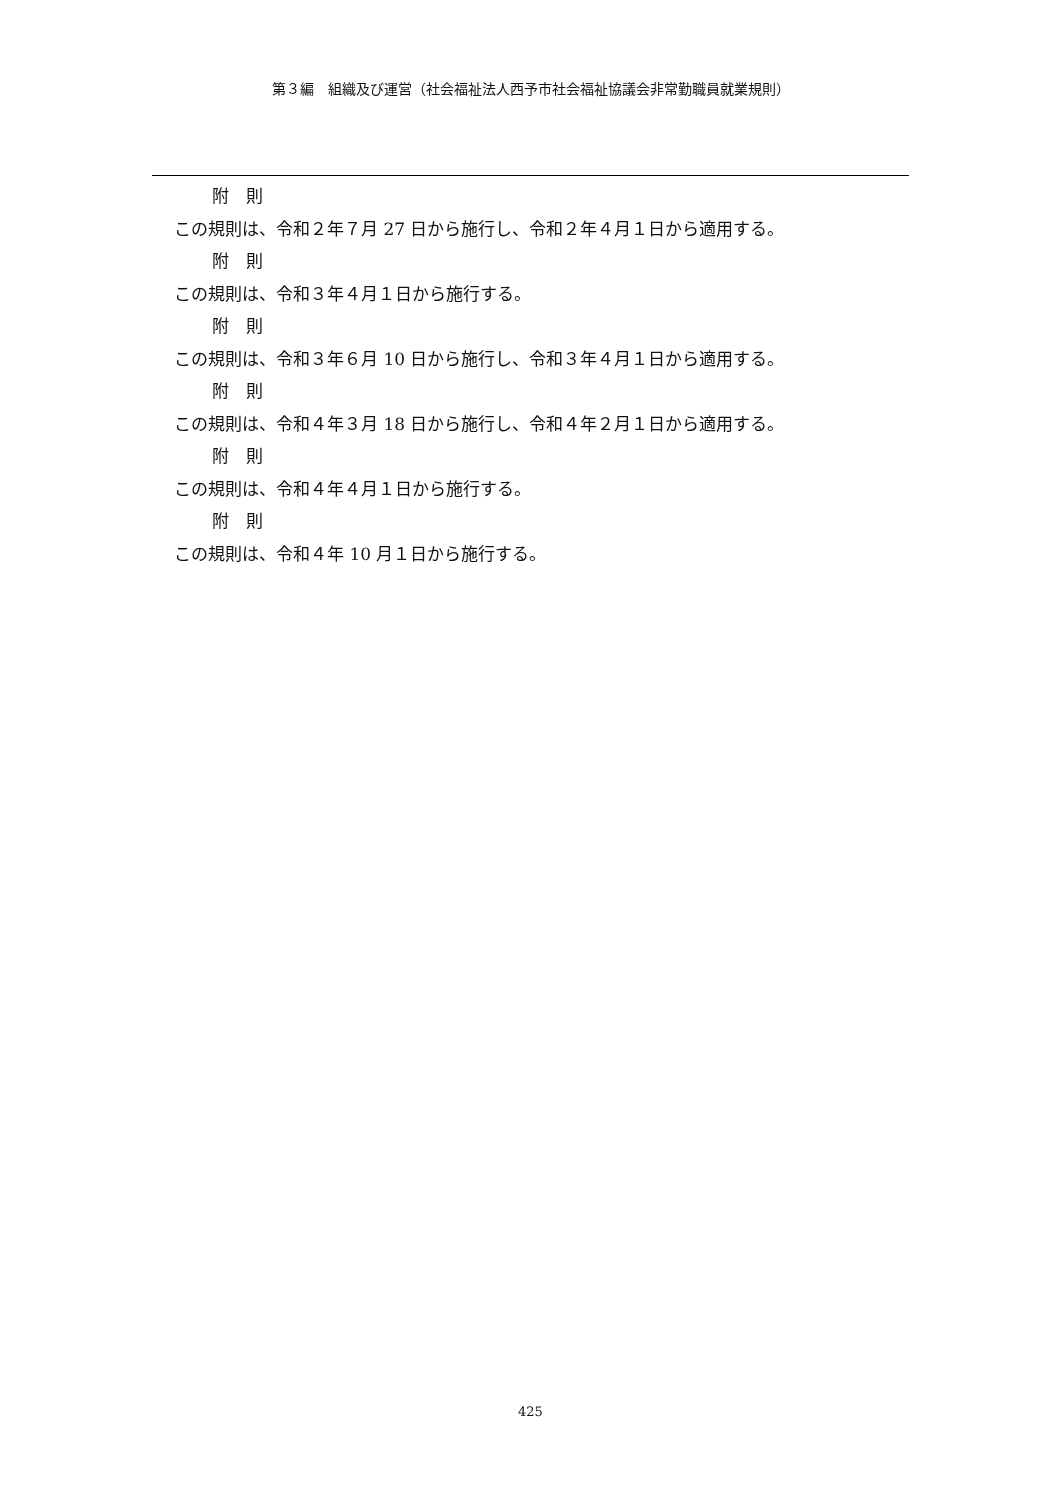第３編　組織及び運営（社会福祉法人西予市社会福祉協議会非常勤職員就業規則）
附　則
この規則は、令和２年７月 27 日から施行し、令和２年４月１日から適用する。
附　則
この規則は、令和３年４月１日から施行する。
附　則
この規則は、令和３年６月 10 日から施行し、令和３年４月１日から適用する。
附　則
この規則は、令和４年３月 18 日から施行し、令和４年２月１日から適用する。
附　則
この規則は、令和４年４月１日から施行する。
附　則
この規則は、令和４年 10 月１日から施行する。
425